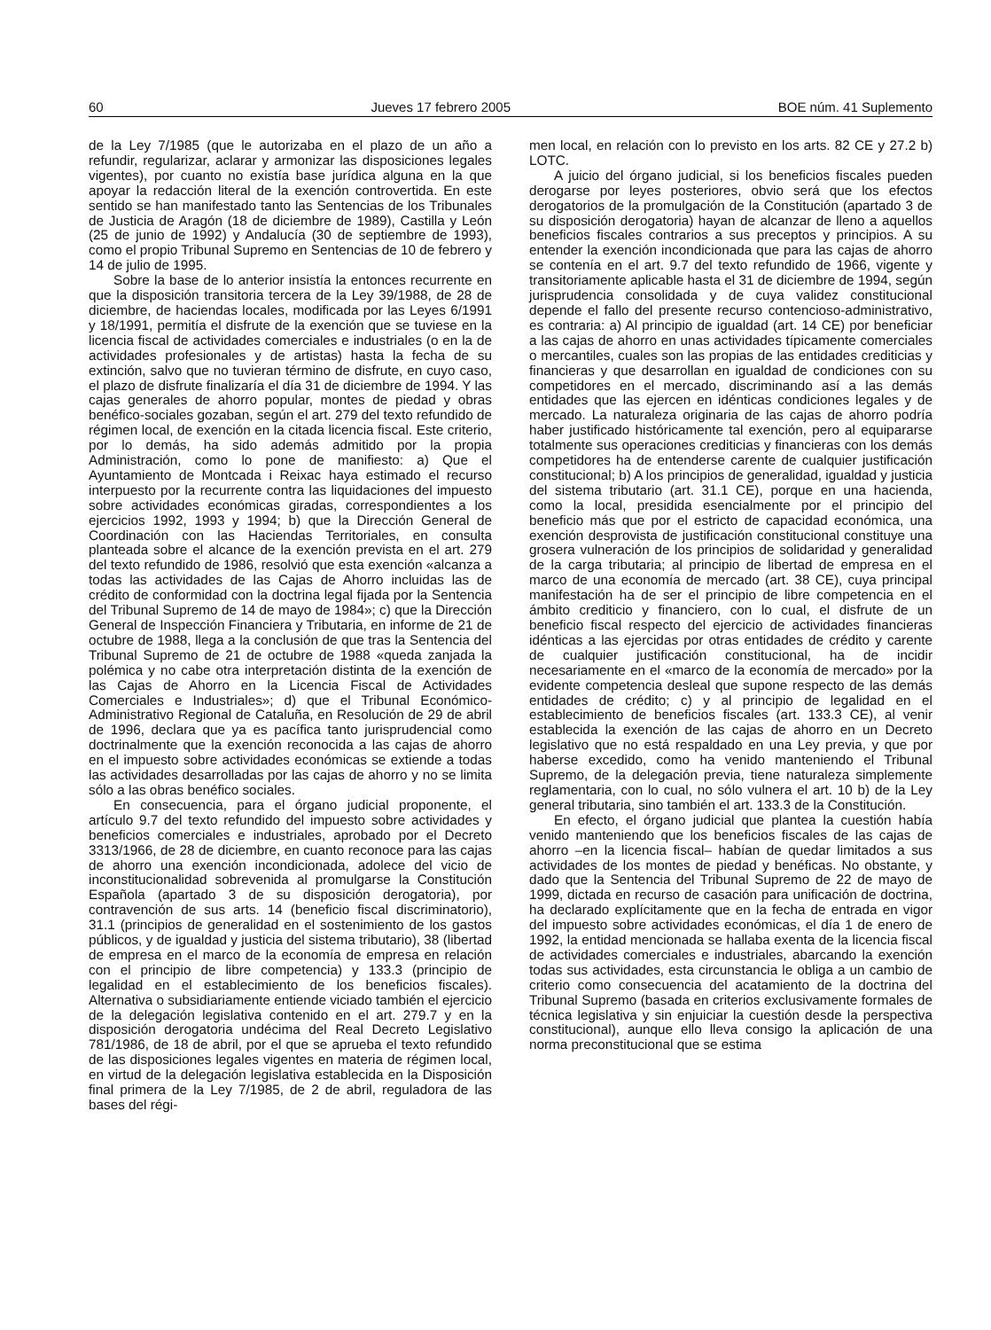60 Jueves 17 febrero 2005 BOE núm. 41 Suplemento
de la Ley 7/1985 (que le autorizaba en el plazo de un año a refundir, regularizar, aclarar y armonizar las disposiciones legales vigentes), por cuanto no existía base jurídica alguna en la que apoyar la redacción literal de la exención controvertida. En este sentido se han manifestado tanto las Sentencias de los Tribunales de Justicia de Aragón (18 de diciembre de 1989), Castilla y León (25 de junio de 1992) y Andalucía (30 de septiembre de 1993), como el propio Tribunal Supremo en Sentencias de 10 de febrero y 14 de julio de 1995.
Sobre la base de lo anterior insistía la entonces recurrente en que la disposición transitoria tercera de la Ley 39/1988, de 28 de diciembre, de haciendas locales, modificada por las Leyes 6/1991 y 18/1991, permitía el disfrute de la exención que se tuviese en la licencia fiscal de actividades comerciales e industriales (o en la de actividades profesionales y de artistas) hasta la fecha de su extinción, salvo que no tuvieran término de disfrute, en cuyo caso, el plazo de disfrute finalizaría el día 31 de diciembre de 1994. Y las cajas generales de ahorro popular, montes de piedad y obras benéfico-sociales gozaban, según el art. 279 del texto refundido de régimen local, de exención en la citada licencia fiscal. Este criterio, por lo demás, ha sido además admitido por la propia Administración, como lo pone de manifiesto: a) Que el Ayuntamiento de Montcada i Reixac haya estimado el recurso interpuesto por la recurrente contra las liquidaciones del impuesto sobre actividades económicas giradas, correspondientes a los ejercicios 1992, 1993 y 1994; b) que la Dirección General de Coordinación con las Haciendas Territoriales, en consulta planteada sobre el alcance de la exención prevista en el art. 279 del texto refundido de 1986, resolvió que esta exención «alcanza a todas las actividades de las Cajas de Ahorro incluidas las de crédito de conformidad con la doctrina legal fijada por la Sentencia del Tribunal Supremo de 14 de mayo de 1984»; c) que la Dirección General de Inspección Financiera y Tributaria, en informe de 21 de octubre de 1988, llega a la conclusión de que tras la Sentencia del Tribunal Supremo de 21 de octubre de 1988 «queda zanjada la polémica y no cabe otra interpretación distinta de la exención de las Cajas de Ahorro en la Licencia Fiscal de Actividades Comerciales e Industriales»; d) que el Tribunal Económico-Administrativo Regional de Cataluña, en Resolución de 29 de abril de 1996, declara que ya es pacífica tanto jurisprudencial como doctrinalmente que la exención reconocida a las cajas de ahorro en el impuesto sobre actividades económicas se extiende a todas las actividades desarrolladas por las cajas de ahorro y no se limita sólo a las obras benéfico sociales.
En consecuencia, para el órgano judicial proponente, el artículo 9.7 del texto refundido del impuesto sobre actividades y beneficios comerciales e industriales, aprobado por el Decreto 3313/1966, de 28 de diciembre, en cuanto reconoce para las cajas de ahorro una exención incondicionada, adolece del vicio de inconstitucionalidad sobrevenida al promulgarse la Constitución Española (apartado 3 de su disposición derogatoria), por contravención de sus arts. 14 (beneficio fiscal discriminatorio), 31.1 (principios de generalidad en el sostenimiento de los gastos públicos, y de igualdad y justicia del sistema tributario), 38 (libertad de empresa en el marco de la economía de empresa en relación con el principio de libre competencia) y 133.3 (principio de legalidad en el establecimiento de los beneficios fiscales). Alternativa o subsidiariamente entiende viciado también el ejercicio de la delegación legislativa contenido en el art. 279.7 y en la disposición derogatoria undécima del Real Decreto Legislativo 781/1986, de 18 de abril, por el que se aprueba el texto refundido de las disposiciones legales vigentes en materia de régimen local, en virtud de la delegación legislativa establecida en la Disposición final primera de la Ley 7/1985, de 2 de abril, reguladora de las bases del régi-
men local, en relación con lo previsto en los arts. 82 CE y 27.2 b) LOTC.
A juicio del órgano judicial, si los beneficios fiscales pueden derogarse por leyes posteriores, obvio será que los efectos derogatorios de la promulgación de la Constitución (apartado 3 de su disposición derogatoria) hayan de alcanzar de lleno a aquellos beneficios fiscales contrarios a sus preceptos y principios. A su entender la exención incondicionada que para las cajas de ahorro se contenía en el art. 9.7 del texto refundido de 1966, vigente y transitoriamente aplicable hasta el 31 de diciembre de 1994, según jurisprudencia consolidada y de cuya validez constitucional depende el fallo del presente recurso contencioso-administrativo, es contraria: a) Al principio de igualdad (art. 14 CE) por beneficiar a las cajas de ahorro en unas actividades típicamente comerciales o mercantiles, cuales son las propias de las entidades crediticias y financieras y que desarrollan en igualdad de condiciones con su competidores en el mercado, discriminando así a las demás entidades que las ejercen en idénticas condiciones legales y de mercado. La naturaleza originaria de las cajas de ahorro podría haber justificado históricamente tal exención, pero al equipararse totalmente sus operaciones crediticias y financieras con los demás competidores ha de entenderse carente de cualquier justificación constitucional; b) A los principios de generalidad, igualdad y justicia del sistema tributario (art. 31.1 CE), porque en una hacienda, como la local, presidida esencialmente por el principio del beneficio más que por el estricto de capacidad económica, una exención desprovista de justificación constitucional constituye una grosera vulneración de los principios de solidaridad y generalidad de la carga tributaria; al principio de libertad de empresa en el marco de una economía de mercado (art. 38 CE), cuya principal manifestación ha de ser el principio de libre competencia en el ámbito crediticio y financiero, con lo cual, el disfrute de un beneficio fiscal respecto del ejercicio de actividades financieras idénticas a las ejercidas por otras entidades de crédito y carente de cualquier justificación constitucional, ha de incidir necesariamente en el «marco de la economía de mercado» por la evidente competencia desleal que supone respecto de las demás entidades de crédito; c) y al principio de legalidad en el establecimiento de beneficios fiscales (art. 133.3 CE), al venir establecida la exención de las cajas de ahorro en un Decreto legislativo que no está respaldado en una Ley previa, y que por haberse excedido, como ha venido manteniendo el Tribunal Supremo, de la delegación previa, tiene naturaleza simplemente reglamentaria, con lo cual, no sólo vulnera el art. 10 b) de la Ley general tributaria, sino también el art. 133.3 de la Constitución.
En efecto, el órgano judicial que plantea la cuestión había venido manteniendo que los beneficios fiscales de las cajas de ahorro –en la licencia fiscal– habían de quedar limitados a sus actividades de los montes de piedad y benéficas. No obstante, y dado que la Sentencia del Tribunal Supremo de 22 de mayo de 1999, dictada en recurso de casación para unificación de doctrina, ha declarado explícitamente que en la fecha de entrada en vigor del impuesto sobre actividades económicas, el día 1 de enero de 1992, la entidad mencionada se hallaba exenta de la licencia fiscal de actividades comerciales e industriales, abarcando la exención todas sus actividades, esta circunstancia le obliga a un cambio de criterio como consecuencia del acatamiento de la doctrina del Tribunal Supremo (basada en criterios exclusivamente formales de técnica legislativa y sin enjuiciar la cuestión desde la perspectiva constitucional), aunque ello lleva consigo la aplicación de una norma preconstitucional que se estima